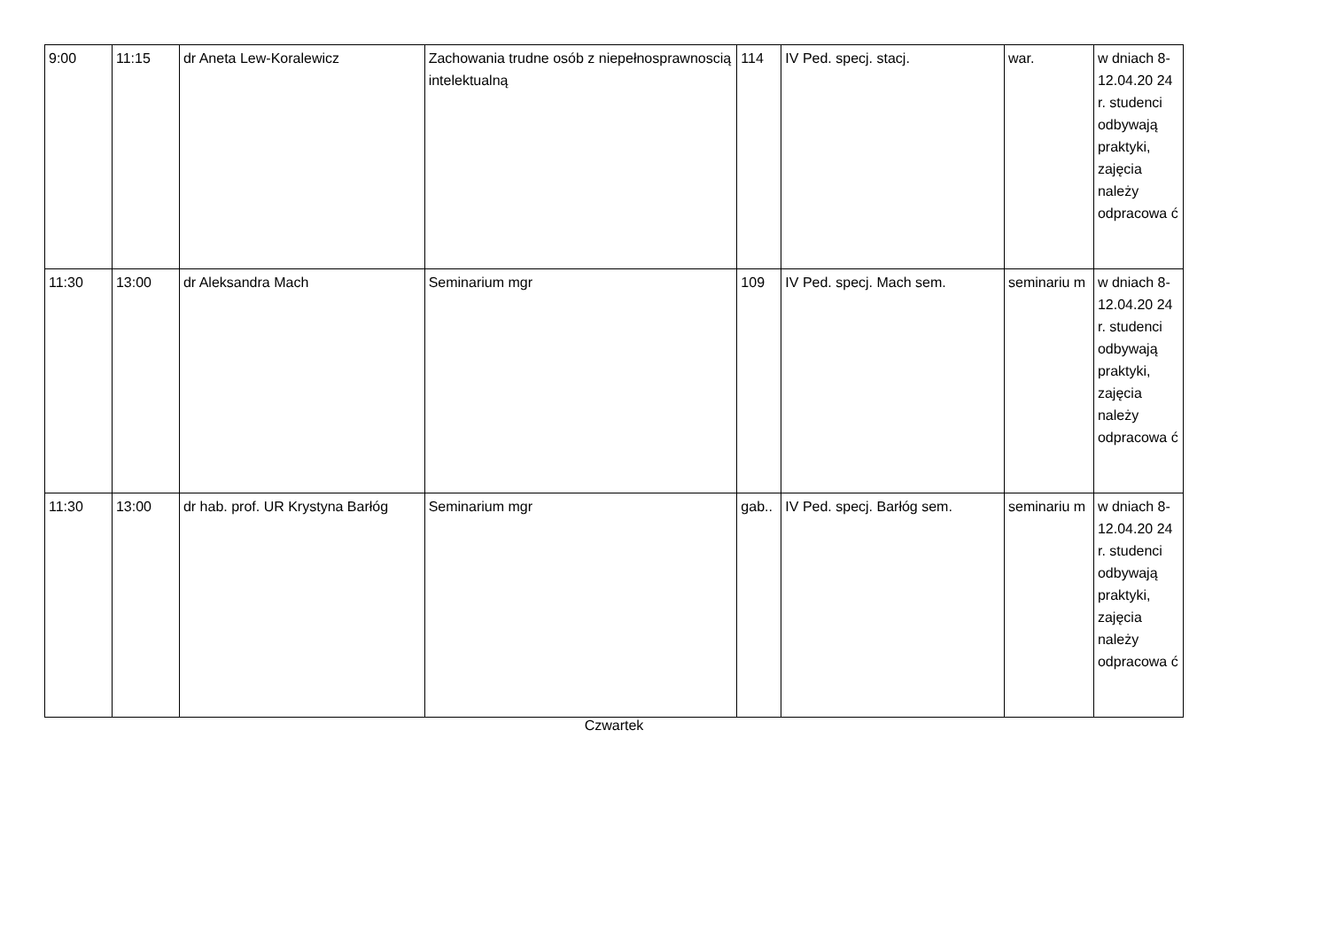| 9:00 | 11:15 | dr Aneta Lew-Koralewicz | Zachowania trudne osób z niepełnosprawnoscią intelektualną | 114 | IV Ped. specj. stacj. | war. | w dniach 8-12.04.20 24 r. studenci odbywają praktyki, zajęcia należy odpracowa ć |
| 11:30 | 13:00 | dr Aleksandra Mach | Seminarium mgr | 109 | IV Ped. specj. Mach sem. | seminariu m | w dniach 8-12.04.20 24 r. studenci odbywają praktyki, zajęcia należy odpracowa ć |
| 11:30 | 13:00 | dr hab. prof. UR Krystyna Barłóg | Seminarium mgr | gab.. | IV Ped. specj. Barłóg sem. | seminariu m | w dniach 8-12.04.20 24 r. studenci odbywają praktyki, zajęcia należy odpracowa ć |
Czwartek